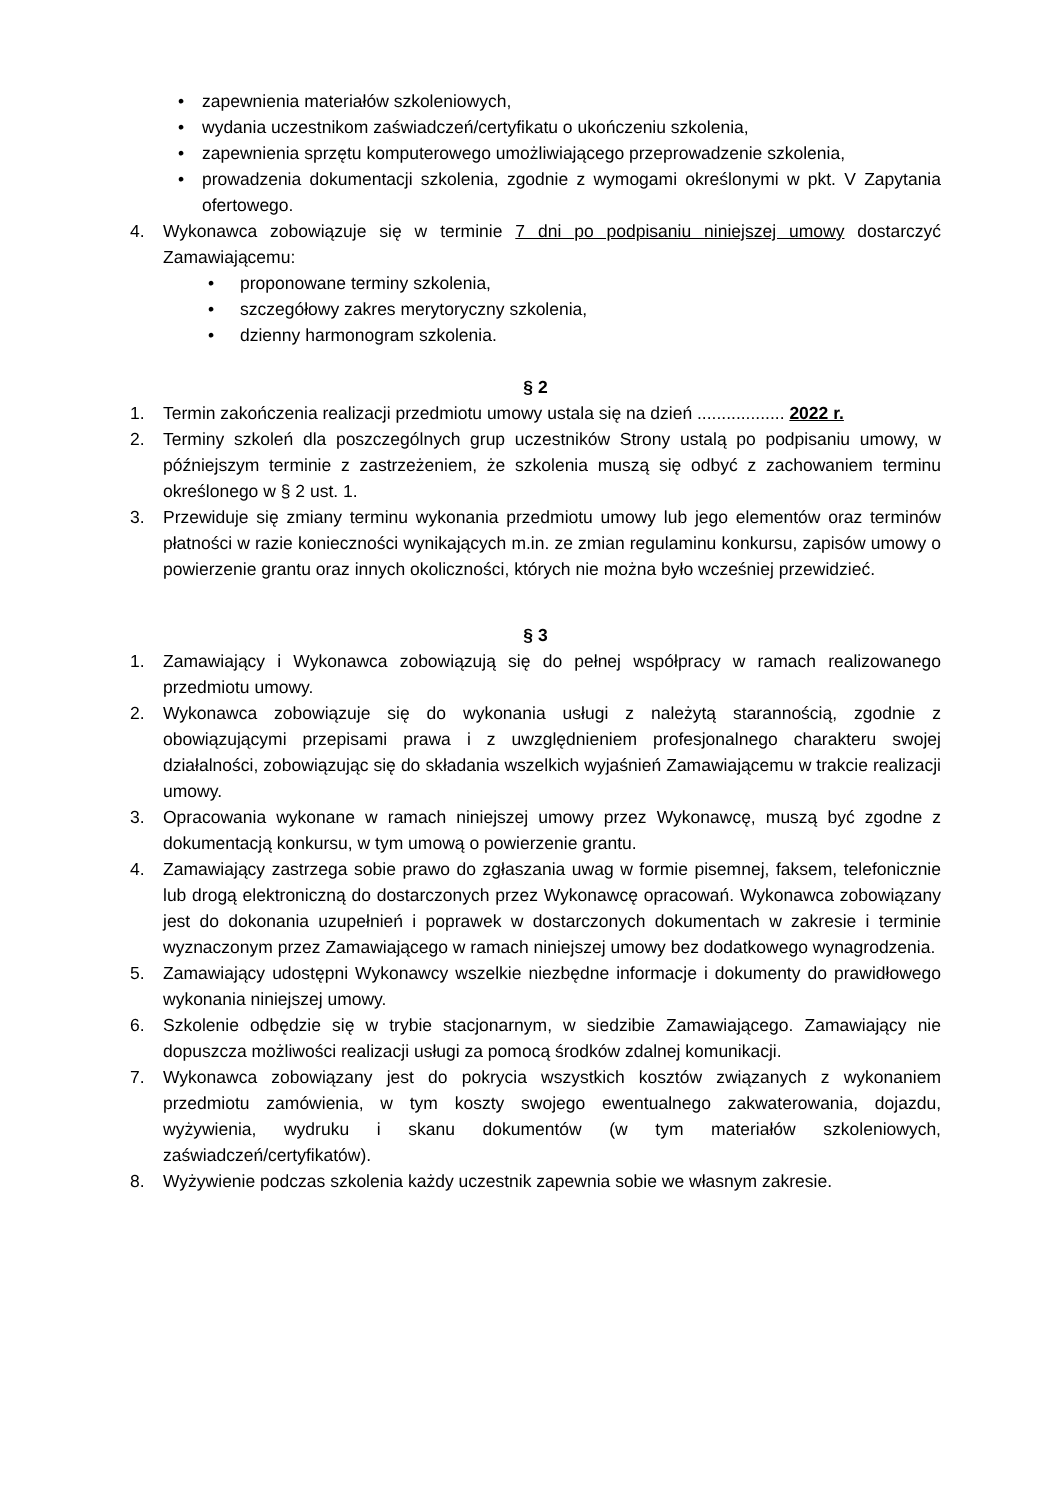• zapewnienia materiałów szkoleniowych,
• wydania uczestnikom zaświadczeń/certyfikatu o ukończeniu szkolenia,
• zapewnienia sprzętu komputerowego umożliwiającego przeprowadzenie szkolenia,
• prowadzenia dokumentacji szkolenia, zgodnie z wymogami określonymi w pkt. V Zapytania ofertowego.
4. Wykonawca zobowiązuje się w terminie 7 dni po podpisaniu niniejszej umowy dostarczyć Zamawiającemu:
• proponowane terminy szkolenia,
• szczegółowy zakres merytoryczny szkolenia,
• dzienny harmonogram szkolenia.
§ 2
1. Termin zakończenia realizacji przedmiotu umowy ustala się na dzień .................. 2022 r.
2. Terminy szkoleń dla poszczególnych grup uczestników Strony ustalą po podpisaniu umowy, w późniejszym terminie z zastrzeżeniem, że szkolenia muszą się odbyć z zachowaniem terminu określonego w § 2 ust. 1.
3. Przewiduje się zmiany terminu wykonania przedmiotu umowy lub jego elementów oraz terminów płatności w razie konieczności wynikających m.in. ze zmian regulaminu konkursu, zapisów umowy o powierzenie grantu oraz innych okoliczności, których nie można było wcześniej przewidzieć.
§ 3
1. Zamawiający i Wykonawca zobowiązują się do pełnej współpracy w ramach realizowanego przedmiotu umowy.
2. Wykonawca zobowiązuje się do wykonania usługi z należytą starannością, zgodnie z obowiązującymi przepisami prawa i z uwzględnieniem profesjonalnego charakteru swojej działalności, zobowiązując się do składania wszelkich wyjaśnień Zamawiającemu w trakcie realizacji umowy.
3. Opracowania wykonane w ramach niniejszej umowy przez Wykonawcę, muszą być zgodne z dokumentacją konkursu, w tym umową o powierzenie grantu.
4. Zamawiający zastrzega sobie prawo do zgłaszania uwag w formie pisemnej, faksem, telefonicznie lub drogą elektroniczną do dostarczonych przez Wykonawcę opracowań. Wykonawca zobowiązany jest do dokonania uzupełnień i poprawek w dostarczonych dokumentach w zakresie i terminie wyznaczonym przez Zamawiającego w ramach niniejszej umowy bez dodatkowego wynagrodzenia.
5. Zamawiający udostępni Wykonawcy wszelkie niezbędne informacje i dokumenty do prawidłowego wykonania niniejszej umowy.
6. Szkolenie odbędzie się w trybie stacjonarnym, w siedzibie Zamawiającego. Zamawiający nie dopuszcza możliwości realizacji usługi za pomocą środków zdalnej komunikacji.
7. Wykonawca zobowiązany jest do pokrycia wszystkich kosztów związanych z wykonaniem przedmiotu zamówienia, w tym koszty swojego ewentualnego zakwaterowania, dojazdu, wyżywienia, wydruku i skanu dokumentów (w tym materiałów szkoleniowych, zaświadczeń/certyfikatów).
8. Wyżywienie podczas szkolenia każdy uczestnik zapewnia sobie we własnym zakresie.